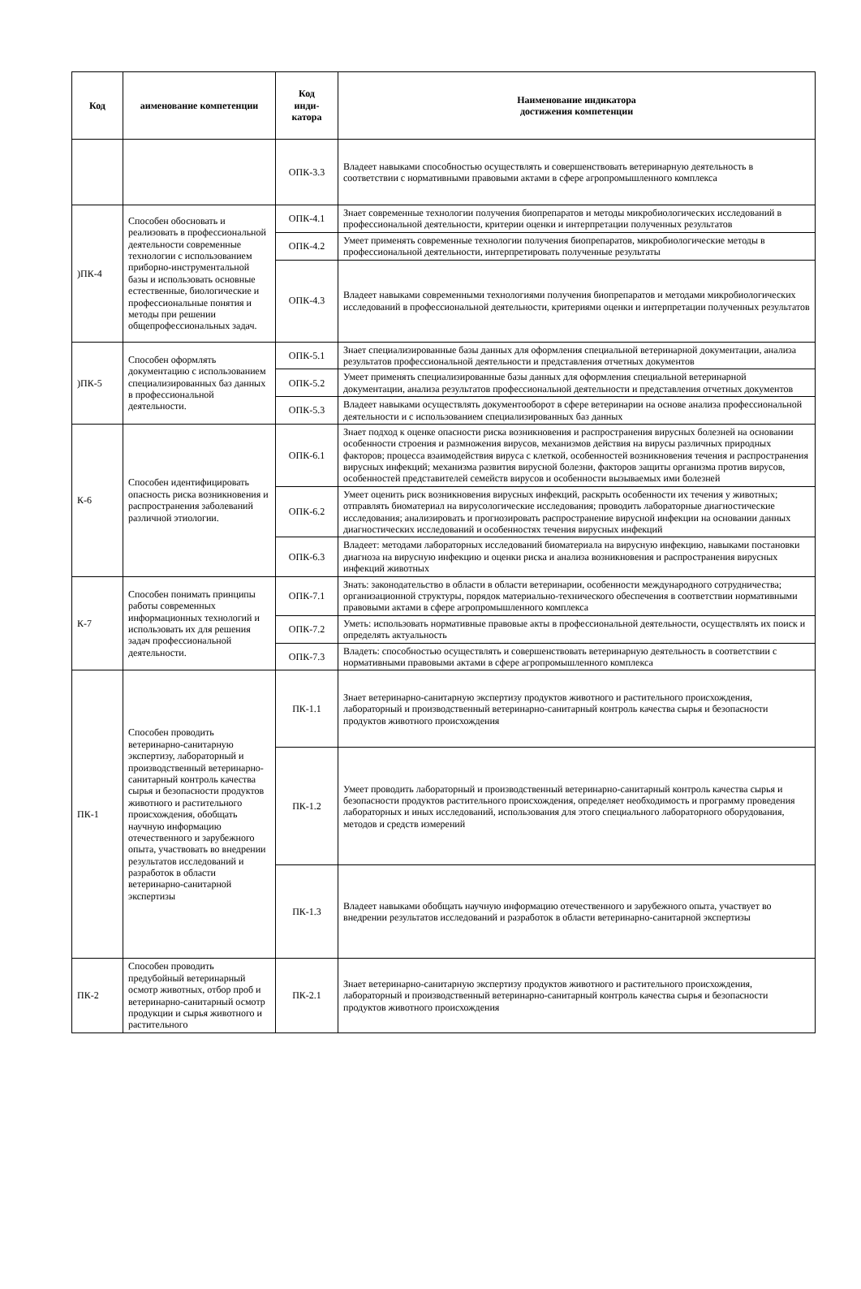| Код | аименование компетенции | Код инди- катора | Наименование индикатора достижения компетенции |
| --- | --- | --- | --- |
| | | ОПК-3.3 | Владеет навыками способностью осуществлять и совершенствовать ветеринарную деятельность в соответствии с нормативными правовыми актами в сфере агропромышленного комплекса |
| )ПК-4 | Способен обосновать и реализовать в профессиональной деятельности современные технологии с использованием приборно-инструментальной базы и использовать основные естественные, биологические и профессиональные понятия и методы при решении общепрофессиональных задач. | ОПК-4.1 | Знает современные технологии получения биопрепаратов и методы микробиологических исследований в профессиональной деятельности, критерии оценки и интерпретации полученных результатов |
| | | ОПК-4.2 | Умеет применять современные технологии получения биопрепаратов, микробиологические методы в профессиональной деятельности, интерпретировать полученные результаты |
| | | ОПК-4.3 | Владеет навыками современными технологиями получения биопрепаратов и методами микробиологических исследований в профессиональной деятельности, критериями оценки и интерпретации полученных результатов |
| )ПК-5 | Способен оформлять документацию с использованием специализированных баз данных в профессиональной деятельности. | ОПК-5.1 | Знает специализированные базы данных для оформления специальной ветеринарной документации, анализа результатов профессиональной деятельности и представления отчетных документов |
| | | ОПК-5.2 | Умеет применять специализированные базы данных для оформления специальной ветеринарной документации, анализа результатов профессиональной деятельности и представления отчетных документов |
| | | ОПК-5.3 | Владеет навыками осуществлять документооборот в сфере ветеринарии на основе анализа профессиональной деятельности и с использованием специализированных баз данных |
| К-6 | Способен идентифицировать опасность риска возникновения и распространения заболеваний различной этиологии. | ОПК-6.1 | Знает подход к оценке опасности риска возникновения и распространения вирусных болезней на основании особенности строения и размножения вирусов, механизмов действия на вирусы различных природных факторов; процесса взаимодействия вируса с клеткой, особенностей возникновения течения и распространения вирусных инфекций; механизма развития вирусной болезни, факторов защиты организма против вирусов, особенностей представителей семейств вирусов и особенности вызываемых ими болезней |
| | | ОПК-6.2 | Умеет оценить риск возникновения вирусных инфекций, раскрыть особенности их течения у животных; отправлять биоматериал на вирусологические исследования; проводить лабораторные диагностические исследования; анализировать и прогнозировать распространение вирусной инфекции на основании данных диагностических исследований и особенностях течения вирусных инфекций |
| | | ОПК-6.3 | Владеет: методами лабораторных исследований биоматериала на вирусную инфекцию, навыками постановки диагноза на вирусную инфекцию и оценки риска и анализа возникновения и распространения вирусных инфекций животных |
| К-7 | Способен понимать принципы работы современных информационных технологий и использовать их для решения задач профессиональной деятельности. | ОПК-7.1 | Знать: законодательство в области в области ветеринарии, особенности международного сотрудничества; организационной структуры, порядок материально-технического обеспечения в соответствии нормативными правовыми актами в сфере агропромышленного комплекса |
| | | ОПК-7.2 | Уметь: использовать нормативные правовые акты в профессиональной деятельности, осуществлять их поиск и определять актуальность |
| | | ОПК-7.3 | Владеть: способностью осуществлять и совершенствовать ветеринарную деятельность в соответствии с нормативными правовыми актами в сфере агропромышленного комплекса |
| ПК-1 | Способен проводить ветеринарно-санитарную экспертизу, лабораторный и производственный ветеринарно-санитарный контроль качества сырья и безопасности продуктов животного и растительного происхождения, обобщать научную информацию отечественного и зарубежного опыта, участвовать во внедрении результатов исследований и разработок в области ветеринарно-санитарной экспертизы | ПК-1.1 | Знает ветеринарно-санитарную экспертизу продуктов животного и растительного происхождения, лабораторный и производственный ветеринарно-санитарный контроль качества сырья и безопасности продуктов животного происхождения |
| | | ПК-1.2 | Умеет проводить лабораторный и производственный ветеринарно-санитарный контроль качества сырья и безопасности продуктов растительного происхождения, определяет необходимость и программу проведения лабораторных и иных исследований, использования для этого специального лабораторного оборудования, методов и средств измерений |
| | | ПК-1.3 | Владеет навыками обобщать научную информацию отечественного и зарубежного опыта, участвует во внедрении результатов исследований и разработок в области ветеринарно-санитарной экспертизы |
| ПК-2 | Способен проводить предубойный ветеринарный осмотр животных, отбор проб и ветеринарно-санитарный осмотр продукции и сырья животного и растительного | ПК-2.1 | Знает ветеринарно-санитарную экспертизу продуктов животного и растительного происхождения, лабораторный и производственный ветеринарно-санитарный контроль качества сырья и безопасности продуктов животного происхождения |